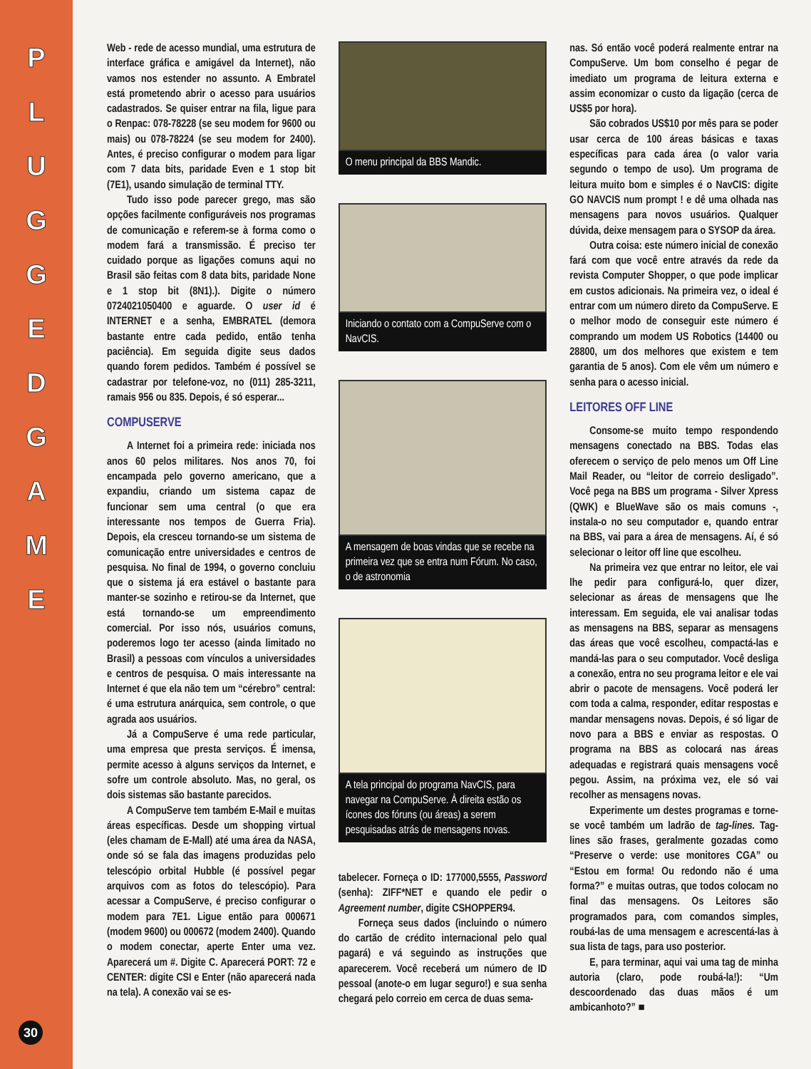P
L
U
G
G
E
D
G
A
M
E
30
Web - rede de acesso mundial, uma estrutura de interface gráfica e amigável da Internet), não vamos nos estender no assunto. A Embratel está prometendo abrir o acesso para usuários cadastrados. Se quiser entrar na fila, ligue para o Renpac: 078-78228 (se seu modem for 9600 ou mais) ou 078-78224 (se seu modem for 2400). Antes, é preciso configurar o modem para ligar com 7 data bits, paridade Even e 1 stop bit (7E1), usando simulação de terminal TTY.
Tudo isso pode parecer grego, mas são opções facilmente configuráveis nos programas de comunicação e referem-se à forma como o modem fará a transmissão. É preciso ter cuidado porque as ligações comuns aqui no Brasil são feitas com 8 data bits, paridade None e 1 stop bit (8N1).). Digite o número 0724021050400 e aguarde. O user id é INTERNET e a senha, EMBRATEL (demora bastante entre cada pedido, então tenha paciência). Em seguida digite seus dados quando forem pedidos. Também é possível se cadastrar por telefone-voz, no (011) 285-3211, ramais 956 ou 835. Depois, é só esperar...
COMPUSERVE
A Internet foi a primeira rede: iniciada nos anos 60 pelos militares. Nos anos 70, foi encampada pelo governo americano, que a expandiu, criando um sistema capaz de funcionar sem uma central (o que era interessante nos tempos de Guerra Fria). Depois, ela cresceu tornando-se um sistema de comunicação entre universidades e centros de pesquisa. No final de 1994, o governo concluiu que o sistema já era estável o bastante para manter-se sozinho e retirou-se da Internet, que está tornando-se um empreendimento comercial. Por isso nós, usuários comuns, poderemos logo ter acesso (ainda limitado no Brasil) a pessoas com vínculos a universidades e centros de pesquisa. O mais interessante na Internet é que ela não tem um “cérebro” central: é uma estrutura anárquica, sem controle, o que agrada aos usuários.
Já a CompuServe é uma rede particular, uma empresa que presta serviços. É imensa, permite acesso à alguns serviços da Internet, e sofre um controle absoluto. Mas, no geral, os dois sistemas são bastante parecidos.
A CompuServe tem também E-Mail e muitas áreas específicas. Desde um shopping virtual (eles chamam de E-Mall) até uma área da NASA, onde só se fala das imagens produzidas pelo telescópio orbital Hubble (é possível pegar arquivos com as fotos do telescópio). Para acessar a CompuServe, é preciso configurar o modem para 7E1. Ligue então para 000671 (modem 9600) ou 000672 (modem 2400). Quando o modem conectar, aperte Enter uma vez. Aparecerá um #. Digite C. Aparecerá PORT: 72 e CENTER: digite CSI e Enter (não aparecerá nada na tela). A conexão vai se es-
O menu principal da BBS Mandic.
Iniciando o contato com a CompuServe com o NavCIS.
A mensagem de boas vindas que se recebe na primeira vez que se entra num Fórum. No caso, o de astronomia
A tela principal do programa NavCIS, para navegar na CompuServe. À direita estão os ícones dos fóruns (ou áreas) a serem pesquisadas atrás de mensagens novas.
tabelecer. Forneça o ID: 177000,5555, Password (senha): ZIFF*NET e quando ele pedir o Agreement number, digite CSHOPPER94.
Forneça seus dados (incluindo o número do cartão de crédito internacional pelo qual pagará) e vá seguindo as instruções que aparecerem. Você receberá um número de ID pessoal (anote-o em lugar seguro!) e sua senha chegará pelo correio em cerca de duas sema-
nas. Só então você poderá realmente entrar na CompuServe. Um bom conselho é pegar de imediato um programa de leitura externa e assim economizar o custo da ligação (cerca de US$5 por hora).
São cobrados US$10 por mês para se poder usar cerca de 100 áreas básicas e taxas específicas para cada área (o valor varia segundo o tempo de uso). Um programa de leitura muito bom e simples é o NavCIS: digite GO NAVCIS num prompt ! e dê uma olhada nas mensagens para novos usuários. Qualquer dúvida, deixe mensagem para o SYSOP da área.
Outra coisa: este número inicial de conexão fará com que você entre através da rede da revista Computer Shopper, o que pode implicar em custos adicionais. Na primeira vez, o ideal é entrar com um número direto da CompuServe. E o melhor modo de conseguir este número é comprando um modem US Robotics (14400 ou 28800, um dos melhores que existem e tem garantia de 5 anos). Com ele vêm um número e senha para o acesso inicial.
LEITORES OFF LINE
Consome-se muito tempo respondendo mensagens conectado na BBS. Todas elas oferecem o serviço de pelo menos um Off Line Mail Reader, ou “leitor de correio desligado”. Você pega na BBS um programa - Silver Xpress (QWK) e BlueWave são os mais comuns -, instala-o no seu computador e, quando entrar na BBS, vai para a área de mensagens. Aí, é só selecionar o leitor off line que escolheu.
Na primeira vez que entrar no leitor, ele vai lhe pedir para configurá-lo, quer dizer, selecionar as áreas de mensagens que lhe interessam. Em seguida, ele vai analisar todas as mensagens na BBS, separar as mensagens das áreas que você escolheu, compactá-las e mandá-las para o seu computador. Você desliga a conexão, entra no seu programa leitor e ele vai abrir o pacote de mensagens. Você poderá ler com toda a calma, responder, editar respostas e mandar mensagens novas. Depois, é só ligar de novo para a BBS e enviar as respostas. O programa na BBS as colocará nas áreas adequadas e registrará quais mensagens você pegou. Assim, na próxima vez, ele só vai recolher as mensagens novas.
Experimente um destes programas e torne-se você também um ladrão de tag-lines. Tag-lines são frases, geralmente gozadas como “Preserve o verde: use monitores CGA” ou “Estou em forma! Ou redondo não é uma forma?” e muitas outras, que todos colocam no final das mensagens. Os Leitores são programados para, com comandos simples, roubá-las de uma mensagem e acrescentá-las à sua lista de tags, para uso posterior.
E, para terminar, aqui vai uma tag de minha autoria (claro, pode roubá-la!): “Um descoordenado das duas mãos é um ambicanhoto?” ■